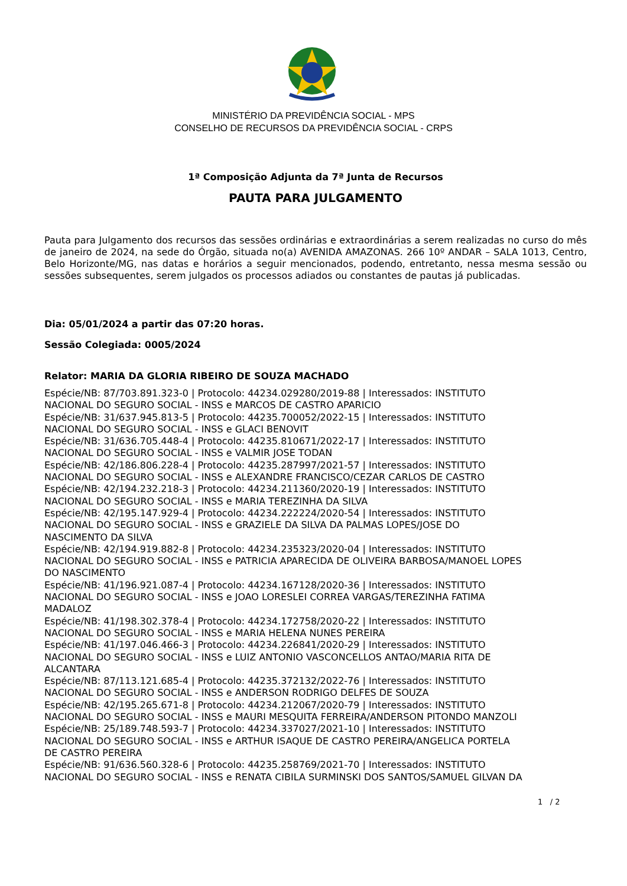MINISTÉRIO DA PREVIDÊNCIA SOCIAL - MPS
CONSELHO DE RECURSOS DA PREVIDÊNCIA SOCIAL - CRPS
1ª Composição Adjunta da 7ª Junta de Recursos
PAUTA PARA JULGAMENTO
Pauta para Julgamento dos recursos das sessões ordinárias e extraordinárias a serem realizadas no curso do mês de janeiro de 2024, na sede do Órgão, situada no(a) AVENIDA AMAZONAS. 266 10º ANDAR – SALA 1013, Centro, Belo Horizonte/MG, nas datas e horários a seguir mencionados, podendo, entretanto, nessa mesma sessão ou sessões subsequentes, serem julgados os processos adiados ou constantes de pautas já publicadas.
Dia: 05/01/2024 a partir das 07:20 horas.
Sessão Colegiada: 0005/2024
Relator: MARIA DA GLORIA RIBEIRO DE SOUZA MACHADO
Espécie/NB: 87/703.891.323-0 | Protocolo: 44234.029280/2019-88 | Interessados: INSTITUTO
NACIONAL DO SEGURO SOCIAL - INSS e MARCOS DE CASTRO APARICIO
Espécie/NB: 31/637.945.813-5 | Protocolo: 44235.700052/2022-15 | Interessados: INSTITUTO
NACIONAL DO SEGURO SOCIAL - INSS e GLACI BENOVIT
Espécie/NB: 31/636.705.448-4 | Protocolo: 44235.810671/2022-17 | Interessados: INSTITUTO
NACIONAL DO SEGURO SOCIAL - INSS e VALMIR JOSE TODAN
Espécie/NB: 42/186.806.228-4 | Protocolo: 44235.287997/2021-57 | Interessados: INSTITUTO
NACIONAL DO SEGURO SOCIAL - INSS e ALEXANDRE FRANCISCO/CEZAR CARLOS DE CASTRO
Espécie/NB: 42/194.232.218-3 | Protocolo: 44234.211360/2020-19 | Interessados: INSTITUTO
NACIONAL DO SEGURO SOCIAL - INSS e MARIA TEREZINHA DA SILVA
Espécie/NB: 42/195.147.929-4 | Protocolo: 44234.222224/2020-54 | Interessados: INSTITUTO
NACIONAL DO SEGURO SOCIAL - INSS e GRAZIELE DA SILVA DA PALMAS LOPES/JOSE DO
NASCIMENTO DA SILVA
Espécie/NB: 42/194.919.882-8 | Protocolo: 44234.235323/2020-04 | Interessados: INSTITUTO
NACIONAL DO SEGURO SOCIAL - INSS e PATRICIA APARECIDA DE OLIVEIRA BARBOSA/MANOEL LOPES
DO NASCIMENTO
Espécie/NB: 41/196.921.087-4 | Protocolo: 44234.167128/2020-36 | Interessados: INSTITUTO
NACIONAL DO SEGURO SOCIAL - INSS e JOAO LORESLEI CORREA VARGAS/TEREZINHA FATIMA
MADALOZ
Espécie/NB: 41/198.302.378-4 | Protocolo: 44234.172758/2020-22 | Interessados: INSTITUTO
NACIONAL DO SEGURO SOCIAL - INSS e MARIA HELENA NUNES PEREIRA
Espécie/NB: 41/197.046.466-3 | Protocolo: 44234.226841/2020-29 | Interessados: INSTITUTO
NACIONAL DO SEGURO SOCIAL - INSS e LUIZ ANTONIO VASCONCELLOS ANTAO/MARIA RITA DE
ALCANTARA
Espécie/NB: 87/113.121.685-4 | Protocolo: 44235.372132/2022-76 | Interessados: INSTITUTO
NACIONAL DO SEGURO SOCIAL - INSS e ANDERSON RODRIGO DELFES DE SOUZA
Espécie/NB: 42/195.265.671-8 | Protocolo: 44234.212067/2020-79 | Interessados: INSTITUTO
NACIONAL DO SEGURO SOCIAL - INSS e MAURI MESQUITA FERREIRA/ANDERSON PITONDO MANZOLI
Espécie/NB: 25/189.748.593-7 | Protocolo: 44234.337027/2021-10 | Interessados: INSTITUTO
NACIONAL DO SEGURO SOCIAL - INSS e ARTHUR ISAQUE DE CASTRO PEREIRA/ANGELICA PORTELA
DE CASTRO PEREIRA
Espécie/NB: 91/636.560.328-6 | Protocolo: 44235.258769/2021-70 | Interessados: INSTITUTO
NACIONAL DO SEGURO SOCIAL - INSS e RENATA CIBILA SURMINSKI DOS SANTOS/SAMUEL GILVAN DA
1 / 2